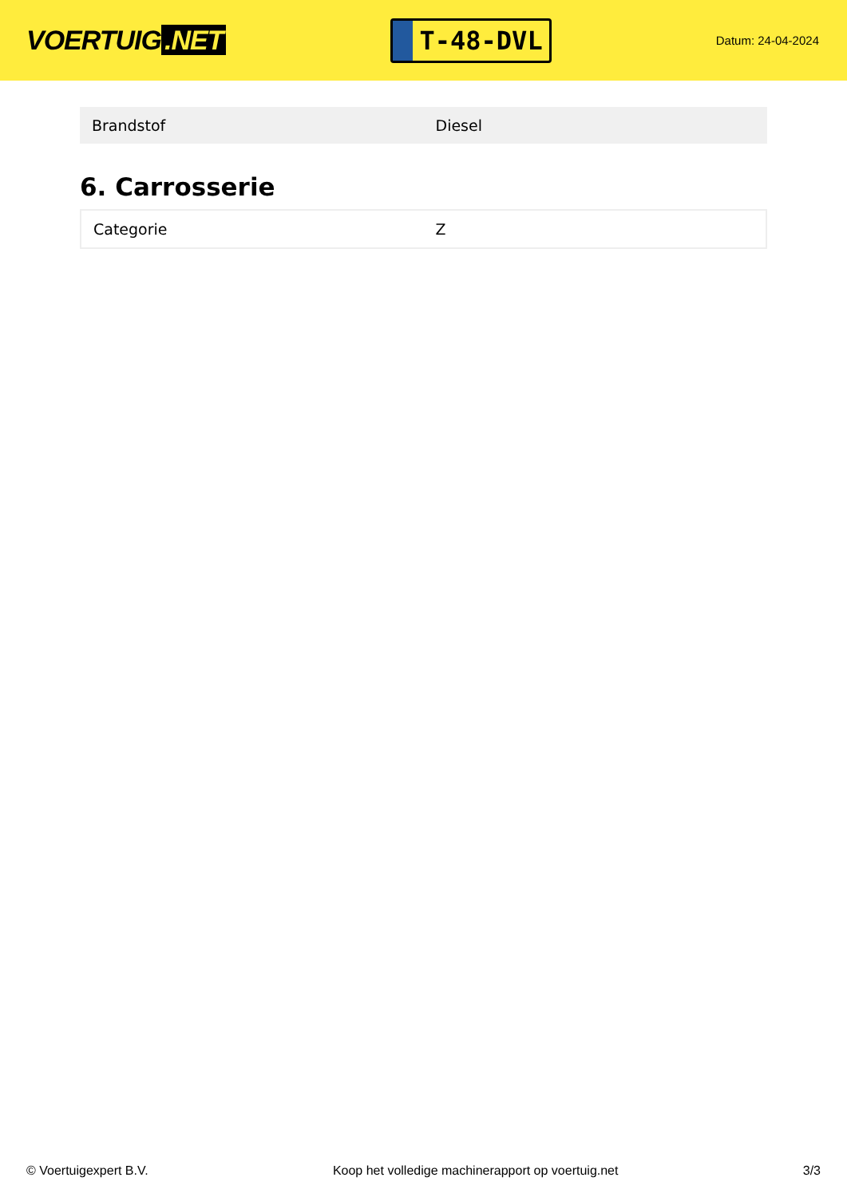VOERTUIG.NET
T-48-DVL
Datum: 24-04-2024
| Brandstof | Diesel |
6. Carrosserie
| Categorie | Z |
© Voertuigexpert B.V. Koop het volledige machinerapport op voertuig.net 3/3